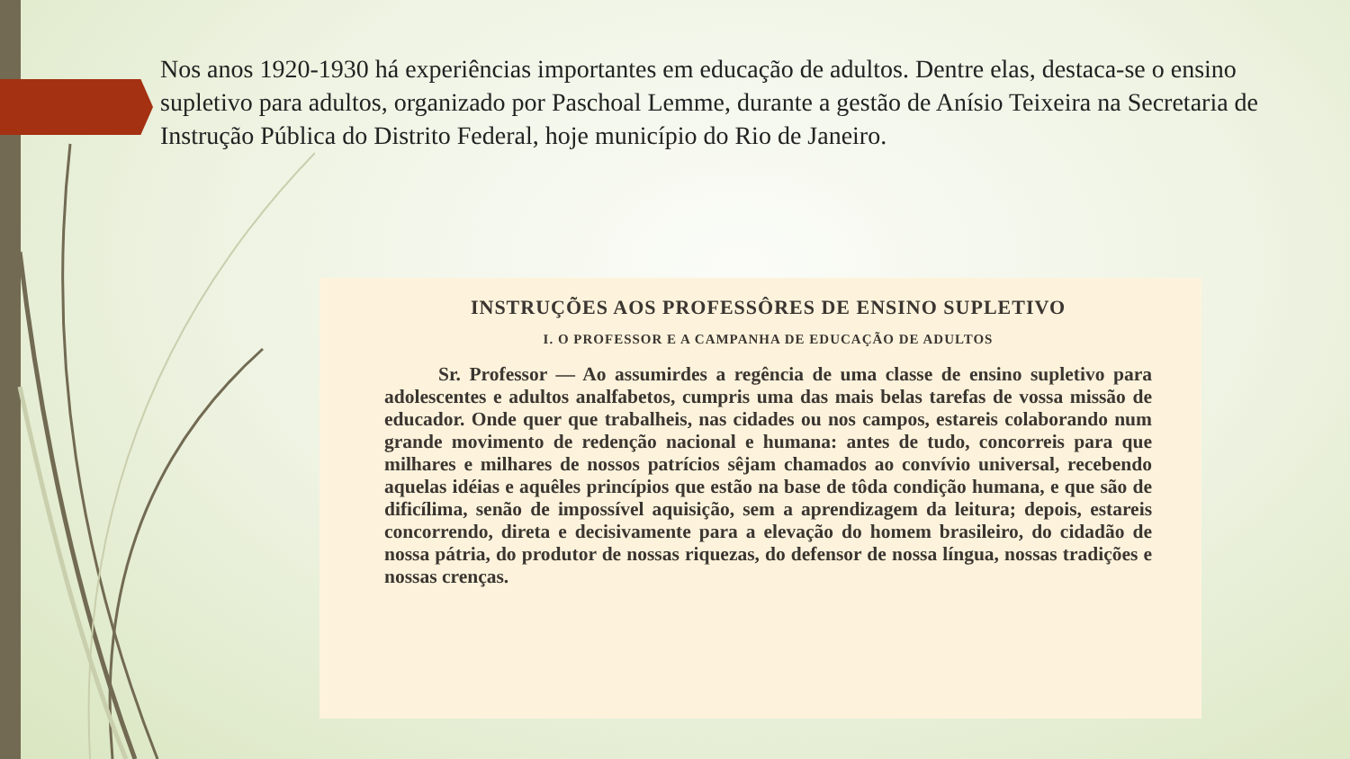Nos anos 1920-1930 há experiências importantes em educação de adultos. Dentre elas, destaca-se o ensino supletivo para adultos, organizado por Paschoal Lemme, durante a gestão de Anísio Teixeira na Secretaria de Instrução Pública do Distrito Federal, hoje município do Rio de Janeiro.
INSTRUÇÕES AOS PROFESSÔRES DE ENSINO SUPLETIVO
I. O PROFESSOR E A CAMPANHA DE EDUCAÇÃO DE ADULTOS
Sr. Professor — Ao assumirdes a regência de uma classe de ensino supletivo para adolescentes e adultos analfabetos, cumpris uma das mais belas tarefas de vossa missão de educador. Onde quer que trabalheis, nas cidades ou nos campos, estareis colaborando num grande movimento de redenção nacional e humana: antes de tudo, concorreis para que milhares e milhares de nossos patrícios sêjam chamados ao convívio universal, recebendo aquelas idéias e aquêles princípios que estão na base de tôda condição humana, e que são de dificílima, senão de impossível aquisição, sem a aprendizagem da leitura; depois, estareis concorrendo, direta e decisivamente para a elevação do homem brasileiro, do cidadão de nossa pátria, do produtor de nossas riquezas, do defensor de nossa língua, nossas tradições e nossas crenças.